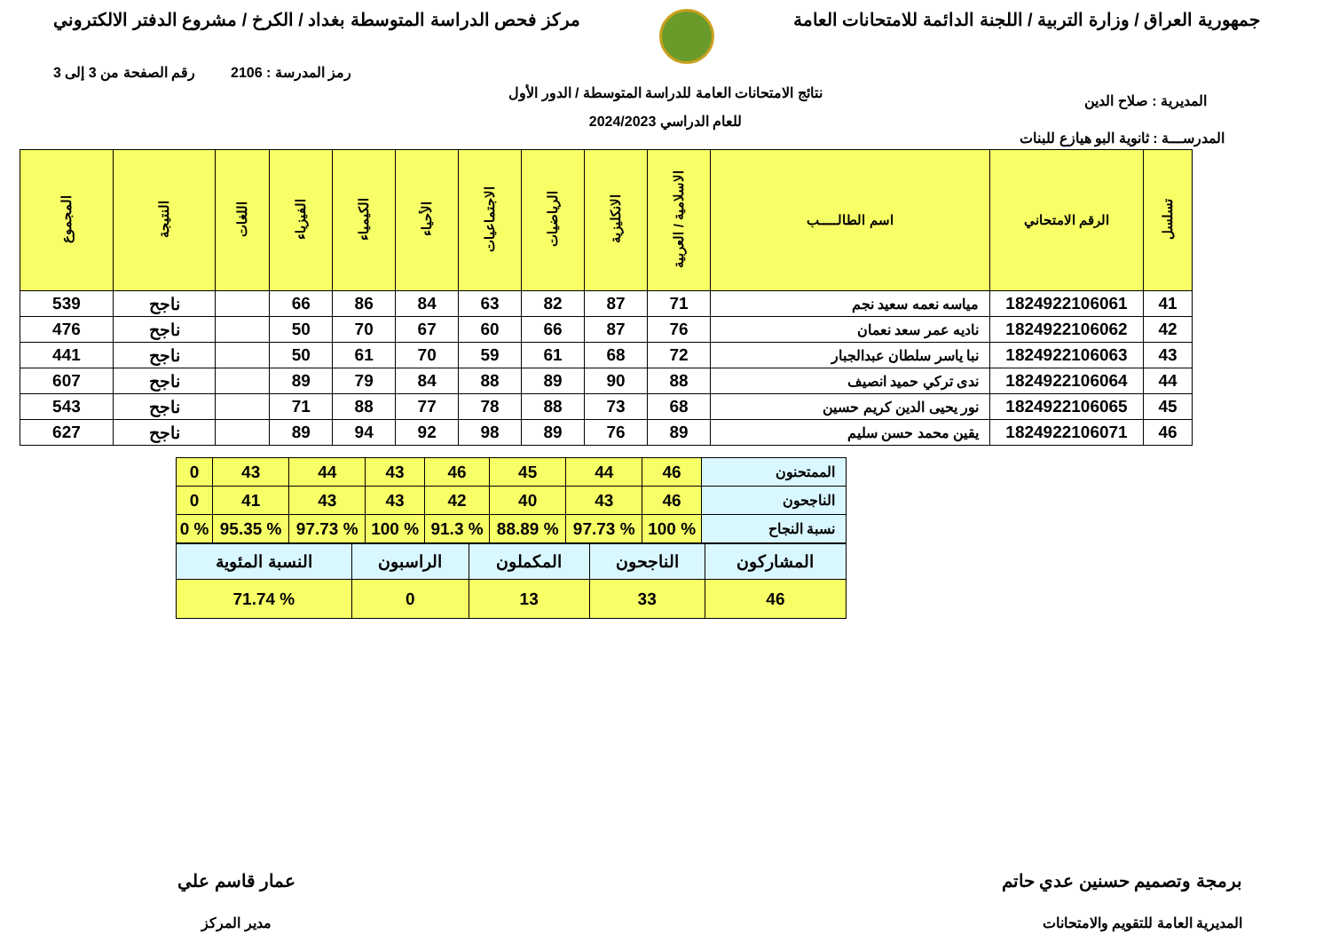جمهورية العراق / وزارة التربية / اللجنة الدائمة للامتحانات العامة
مركز فحص الدراسة المتوسطة بغداد / الكرخ / مشروع الدفتر الالكتروني
رمز المدرسة : 2106 رقم الصفحة من 3 إلى 3
نتائج الامتحانات العامة للدراسة المتوسطة / الدور الأول
المديرية : صلاح الدين
للعام الدراسي 2024/2023
المدرســـة : ثانوية البو هيازع للبنات
| تسلسل | الرقم الامتحاني | اسم الطالـــــب | الاسلامية / العربية | الانكليزية | الرياضيات | الاجتماعيات | الأحياء | الكيمياء | الفيزياء | اللغات | النتيجة | المجموع |
| --- | --- | --- | --- | --- | --- | --- | --- | --- | --- | --- | --- | --- |
| 41 | 1824922106061 | مياسه نعمه سعيد نجم | 71 | 87 | 82 | 63 | 84 | 86 | 66 | | ناجح | 539 |
| 42 | 1824922106062 | ناديه عمر سعد نعمان | 76 | 87 | 66 | 60 | 67 | 70 | 50 | | ناجح | 476 |
| 43 | 1824922106063 | نبا ياسر سلطان عبدالجبار | 72 | 68 | 61 | 59 | 70 | 61 | 50 | | ناجح | 441 |
| 44 | 1824922106064 | ندى تركي حميد انصيف | 88 | 90 | 89 | 88 | 84 | 79 | 89 | | ناجح | 607 |
| 45 | 1824922106065 | نور يحيى الدين كريم حسين | 68 | 73 | 88 | 78 | 77 | 88 | 71 | | ناجح | 543 |
| 46 | 1824922106071 | يقين محمد حسن سليم | 89 | 76 | 89 | 98 | 92 | 94 | 89 | | ناجح | 627 |
| الممتحنون | 46 | 44 | 45 | 46 | 43 | 44 | 43 | 0 |
| الناجحون | 46 | 43 | 40 | 42 | 43 | 43 | 41 | 0 |
| نسبة النجاح | % 100 | % 97.73 | % 88.89 | % 91.3 | % 100 | % 97.73 | % 95.35 | % 0 |
| المشاركون | الناجحون | المكملون | الراسبون | النسبة المئوية |
| 46 | 33 | 13 | 0 | % 71.74 |
برمجة وتصميم حسنين عدي حاتم
المديرية العامة للتقويم والامتحانات
عمار قاسم علي
مدير المركز